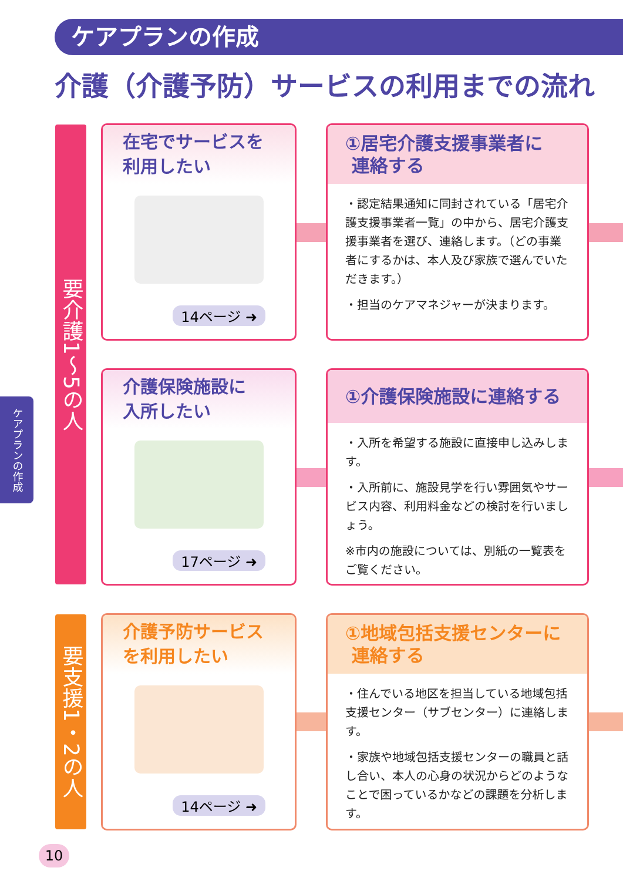ケアプランの作成
介護（介護予防）サービスの利用までの流れ
ケアプランの作成
要介護1～5の人
要支援1・2の人
在宅でサービスを
利用したい
14ページ ➜
①居宅介護支援事業者に
連絡する
・認定結果通知に同封されている「居宅介護支援事業者一覧」の中から、居宅介護支援事業者を選び、連絡します。（どの事業者にするかは、本人及び家族で選んでいただきます。）
・担当のケアマネジャーが決まります。
介護保険施設に
入所したい
17ページ ➜
①介護保険施設に連絡する
・入所を希望する施設に直接申し込みします。
・入所前に、施設見学を行い雰囲気やサービス内容、利用料金などの検討を行いましょう。
※市内の施設については、別紙の一覧表をご覧ください。
介護予防サービス
を利用したい
14ページ ➜
①地域包括支援センターに
連絡する
・住んでいる地区を担当している地域包括支援センター（サブセンター）に連絡します。
・家族や地域包括支援センターの職員と話し合い、本人の心身の状況からどのようなことで困っているかなどの課題を分析します。
10